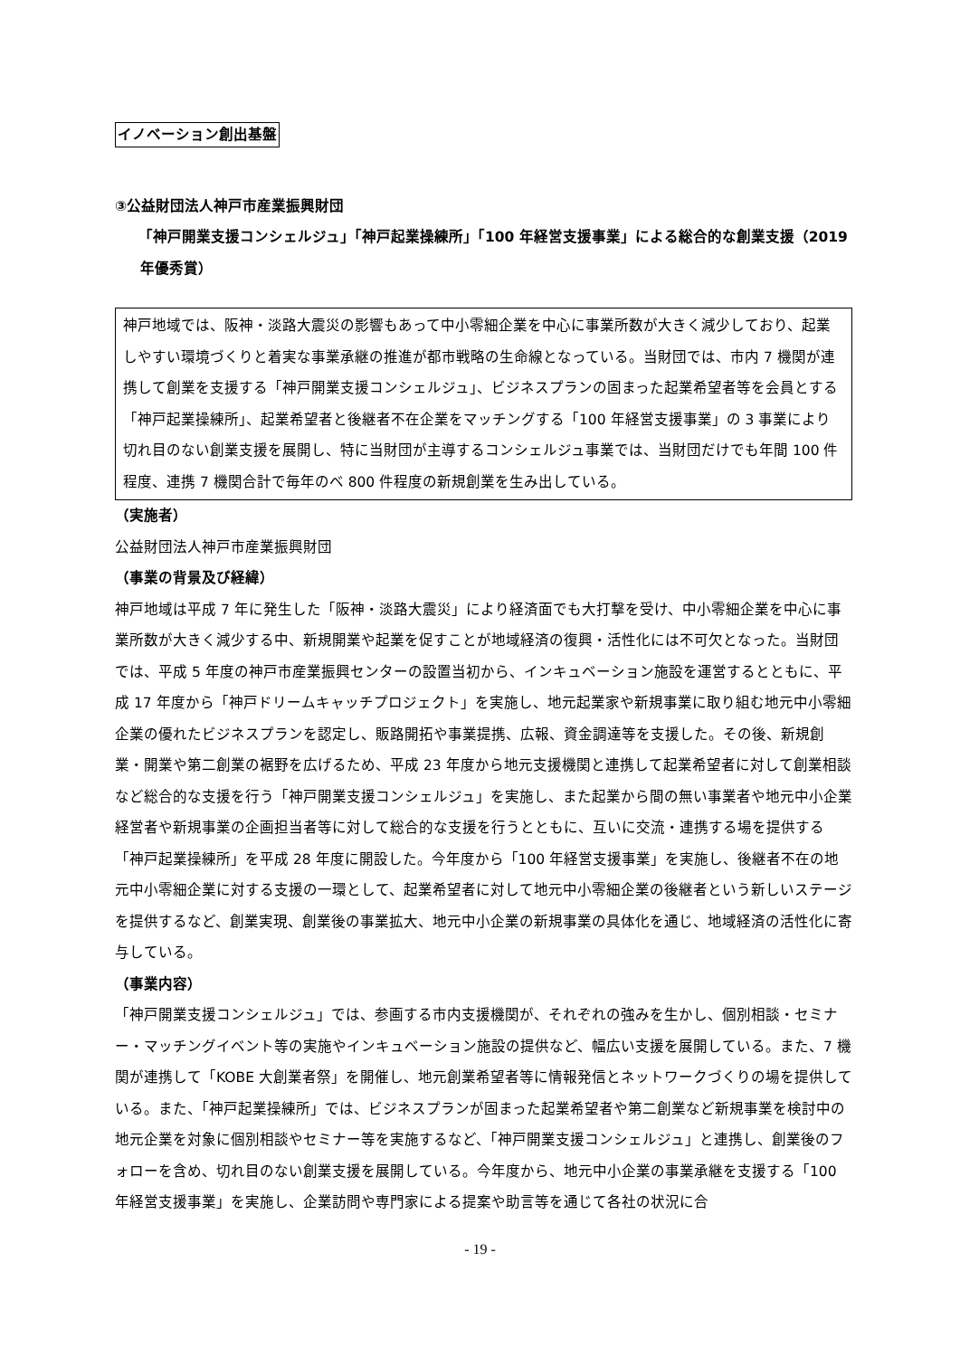イノベーション創出基盤
③公益財団法人神戸市産業振興財団
「神戸開業支援コンシェルジュ」「神戸起業操練所」「100 年経営支援事業」による総合的な創業支援（2019 年優秀賞）
神戸地域では、阪神・淡路大震災の影響もあって中小零細企業を中心に事業所数が大きく減少しており、起業しやすい環境づくりと着実な事業承継の推進が都市戦略の生命線となっている。当財団では、市内 7 機関が連携して創業を支援する「神戸開業支援コンシェルジュ」、ビジネスプランの固まった起業希望者等を会員とする「神戸起業操練所」、起業希望者と後継者不在企業をマッチングする「100 年経営支援事業」の 3 事業により切れ目のない創業支援を展開し、特に当財団が主導するコンシェルジュ事業では、当財団だけでも年間 100 件程度、連携 7 機関合計で毎年のベ 800 件程度の新規創業を生み出している。
（実施者）
公益財団法人神戸市産業振興財団
（事業の背景及び経緯）
神戸地域は平成 7 年に発生した「阪神・淡路大震災」により経済面でも大打撃を受け、中小零細企業を中心に事業所数が大きく減少する中、新規開業や起業を促すことが地域経済の復興・活性化には不可欠となった。当財団では、平成 5 年度の神戸市産業振興センターの設置当初から、インキュベーション施設を運営するとともに、平成 17 年度から「神戸ドリームキャッチプロジェクト」を実施し、地元起業家や新規事業に取り組む地元中小零細企業の優れたビジネスプランを認定し、販路開拓や事業提携、広報、資金調達等を支援した。その後、新規創業・開業や第二創業の裾野を広げるため、平成 23 年度から地元支援機関と連携して起業希望者に対して創業相談など総合的な支援を行う「神戸開業支援コンシェルジュ」を実施し、また起業から間の無い事業者や地元中小企業経営者や新規事業の企画担当者等に対して総合的な支援を行うとともに、互いに交流・連携する場を提供する「神戸起業操練所」を平成 28 年度に開設した。今年度から「100 年経営支援事業」を実施し、後継者不在の地元中小零細企業に対する支援の一環として、起業希望者に対して地元中小零細企業の後継者という新しいステージを提供するなど、創業実現、創業後の事業拡大、地元中小企業の新規事業の具体化を通じ、地域経済の活性化に寄与している。
（事業内容）
「神戸開業支援コンシェルジュ」では、参画する市内支援機関が、それぞれの強みを生かし、個別相談・セミナー・マッチングイベント等の実施やインキュベーション施設の提供など、幅広い支援を展開している。また、7 機関が連携して「KOBE 大創業者祭」を開催し、地元創業希望者等に情報発信とネットワークづくりの場を提供している。また、「神戸起業操練所」では、ビジネスプランが固まった起業希望者や第二創業など新規事業を検討中の地元企業を対象に個別相談やセミナー等を実施するなど、「神戸開業支援コンシェルジュ」と連携し、創業後のフォローを含め、切れ目のない創業支援を展開している。今年度から、地元中小企業の事業承継を支援する「100 年経営支援事業」を実施し、企業訪問や専門家による提案や助言等を通じて各社の状況に合
- 19 -